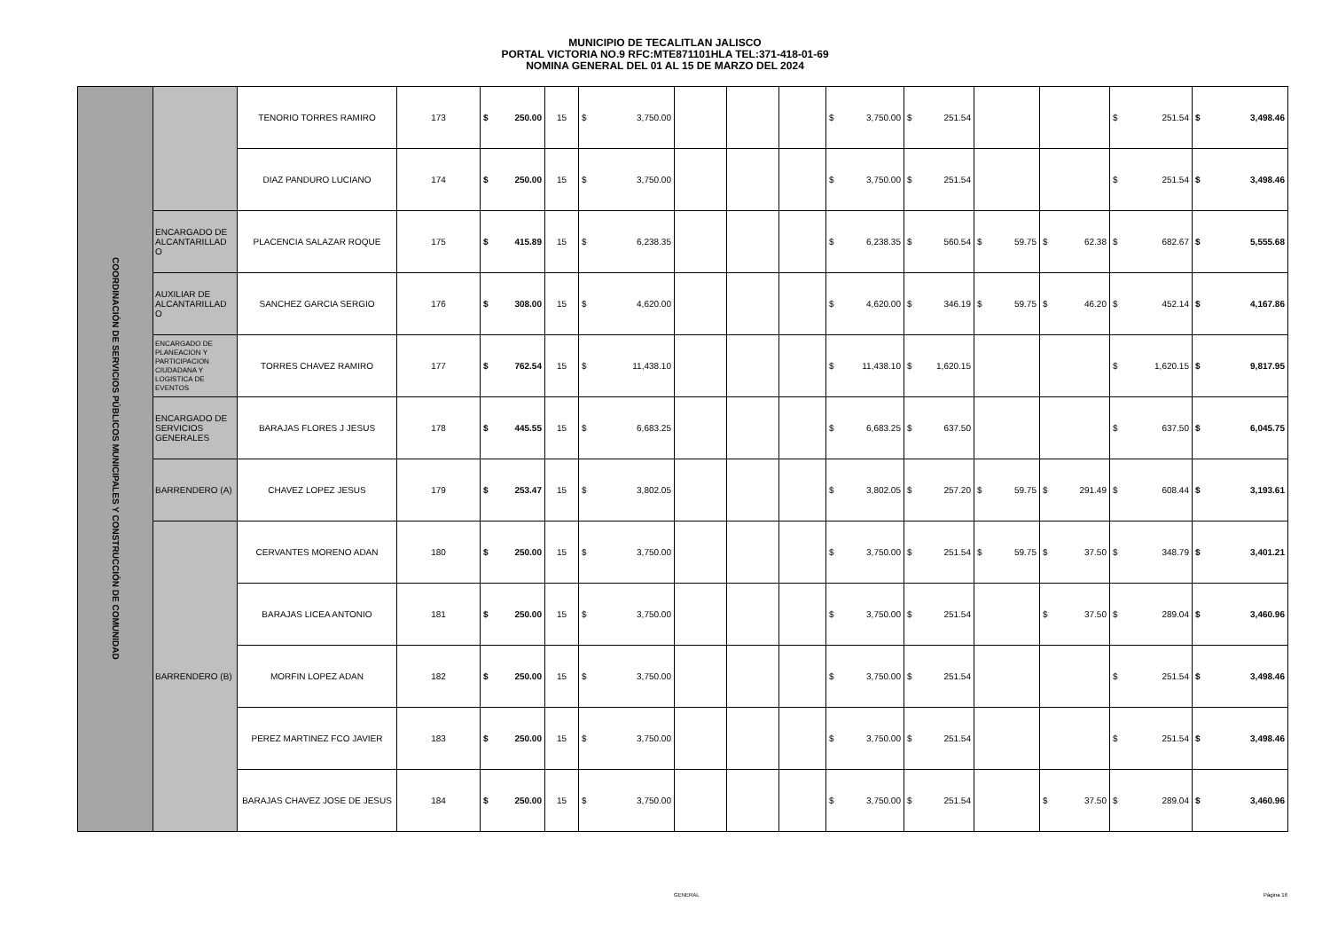MUNICIPIO DE TECALITLAN JALISCO
PORTAL VICTORIA NO.9 RFC:MTE871101HLA TEL:371-418-01-69
NOMINA GENERAL DEL 01 AL 15 DE MARZO DEL 2024
| COORDINACIÓN DE SERVICIOS PÚBLICOS MUNICIPALES Y CONSTRUCCIÓN DE COMUNIDAD | | TENORIO TORRES RAMIRO | 173 | $ 250.00 | 15 | $ 3,750.00 | | | | $ 3,750.00 | $ 251.54 | | | $ 251.54 | $ 3,498.46 |
| | | DIAZ PANDURO LUCIANO | 174 | $ 250.00 | 15 | $ 3,750.00 | | | | $ 3,750.00 | $ 251.54 | | | $ 251.54 | $ 3,498.46 |
| | ENCARGADO DE ALCANTARILLAD O | PLACENCIA SALAZAR ROQUE | 175 | $ 415.89 | 15 | $ 6,238.35 | | | | $ 6,238.35 | $ 560.54 | $ 59.75 | $ 62.38 | $ 682.67 | $ 5,555.68 |
| | AUXILIAR DE ALCANTARILLAD O | SANCHEZ GARCIA SERGIO | 176 | $ 308.00 | 15 | $ 4,620.00 | | | | $ 4,620.00 | $ 346.19 | $ 59.75 | $ 46.20 | $ 452.14 | $ 4,167.86 |
| | ENCARGADO DE PLANEACION Y PARTICIPACION CIUDADANA Y LOGISTICA DE EVENTOS | TORRES CHAVEZ RAMIRO | 177 | $ 762.54 | 15 | $ 11,438.10 | | | | $ 11,438.10 | $ 1,620.15 | | | $ 1,620.15 | $ 9,817.95 |
| | ENCARGADO DE SERVICIOS GENERALES | BARAJAS FLORES J JESUS | 178 | $ 445.55 | 15 | $ 6,683.25 | | | | $ 6,683.25 | $ 637.50 | | | $ 637.50 | $ 6,045.75 |
| | BARRENDERO (A) | CHAVEZ LOPEZ JESUS | 179 | $ 253.47 | 15 | $ 3,802.05 | | | | $ 3,802.05 | $ 257.20 | $ 59.75 | $ 291.49 | $ 608.44 | $ 3,193.61 |
| | BARRENDERO (B) | CERVANTES MORENO ADAN | 180 | $ 250.00 | 15 | $ 3,750.00 | | | | $ 3,750.00 | $ 251.54 | $ 59.75 | $ 37.50 | $ 348.79 | $ 3,401.21 |
| | | BARAJAS LICEA ANTONIO | 181 | $ 250.00 | 15 | $ 3,750.00 | | | | $ 3,750.00 | $ 251.54 | | $ 37.50 | $ 289.04 | $ 3,460.96 |
| | | MORFIN LOPEZ ADAN | 182 | $ 250.00 | 15 | $ 3,750.00 | | | | $ 3,750.00 | $ 251.54 | | | $ 251.54 | $ 3,498.46 |
| | | PEREZ MARTINEZ FCO JAVIER | 183 | $ 250.00 | 15 | $ 3,750.00 | | | | $ 3,750.00 | $ 251.54 | | | $ 251.54 | $ 3,498.46 |
| | | BARAJAS CHAVEZ JOSE DE JESUS | 184 | $ 250.00 | 15 | $ 3,750.00 | | | | $ 3,750.00 | $ 251.54 | | $ 37.50 | $ 289.04 | $ 3,460.96 |
GENERAL Página 16